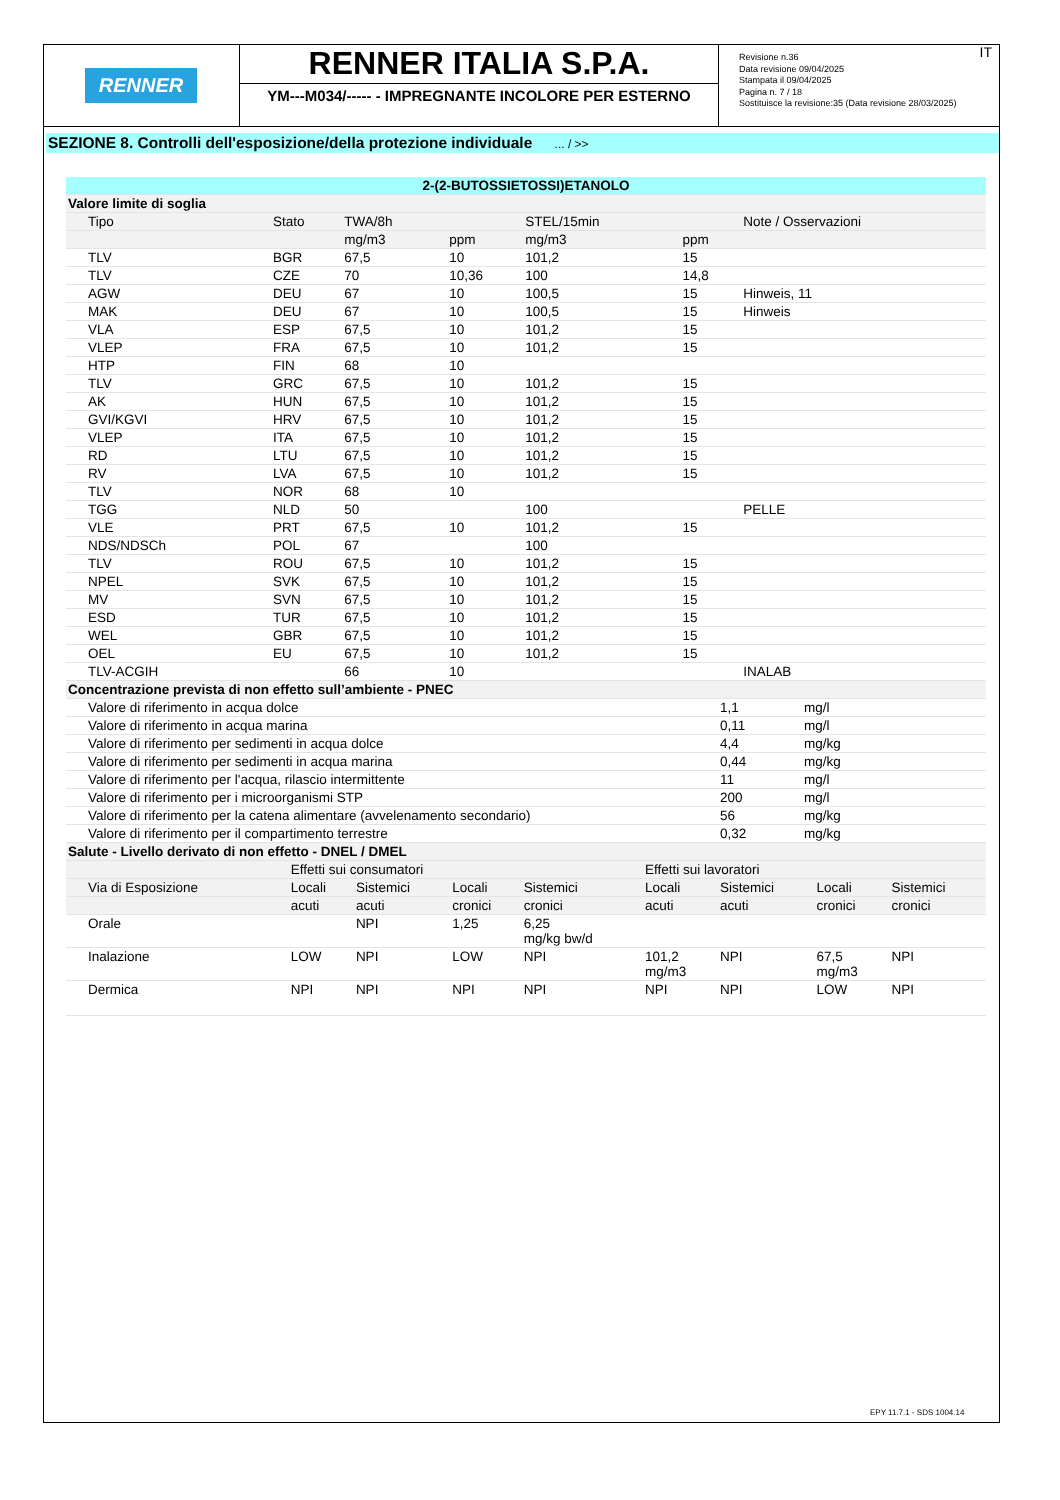RENNER
RENNER ITALIA S.P.A.
YM---M034/----- - IMPREGNANTE INCOLORE PER ESTERNO
Revisione n.36
Data revisione 09/04/2025
Stampata il 09/04/2025
Pagina n. 7 / 18
Sostituisce la revisione:35 (Data revisione 28/03/2025)
IT
SEZIONE 8. Controlli dell'esposizione/della protezione individuale ... / >>
| 2-(2-BUTOSSIETOSSI)ETANOLO | | | | | | |
| Valore limite di soglia | | | | | | |
| Tipo | Stato | TWA/8h | | STEL/15min | | Note / Osservazioni |
| | | mg/m3 | ppm | mg/m3 | ppm | |
| TLV | BGR | 67,5 | 10 | 101,2 | 15 | |
| TLV | CZE | 70 | 10,36 | 100 | 14,8 | |
| AGW | DEU | 67 | 10 | 100,5 | 15 | Hinweis, 11 |
| MAK | DEU | 67 | 10 | 100,5 | 15 | Hinweis |
| VLA | ESP | 67,5 | 10 | 101,2 | 15 | |
| VLEP | FRA | 67,5 | 10 | 101,2 | 15 | |
| HTP | FIN | 68 | 10 | | | |
| TLV | GRC | 67,5 | 10 | 101,2 | 15 | |
| AK | HUN | 67,5 | 10 | 101,2 | 15 | |
| GVI/KGVI | HRV | 67,5 | 10 | 101,2 | 15 | |
| VLEP | ITA | 67,5 | 10 | 101,2 | 15 | |
| RD | LTU | 67,5 | 10 | 101,2 | 15 | |
| RV | LVA | 67,5 | 10 | 101,2 | 15 | |
| TLV | NOR | 68 | 10 | | | |
| TGG | NLD | 50 | | 100 | | PELLE |
| VLE | PRT | 67,5 | 10 | 101,2 | 15 | |
| NDS/NDSCh | POL | 67 | | 100 | | |
| TLV | ROU | 67,5 | 10 | 101,2 | 15 | |
| NPEL | SVK | 67,5 | 10 | 101,2 | 15 | |
| MV | SVN | 67,5 | 10 | 101,2 | 15 | |
| ESD | TUR | 67,5 | 10 | 101,2 | 15 | |
| WEL | GBR | 67,5 | 10 | 101,2 | 15 | |
| OEL | EU | 67,5 | 10 | 101,2 | 15 | |
| TLV-ACGIH | | 66 | 10 | | | INALAB |
| Concentrazione prevista di non effetto sull’ambiente - PNEC | | |
| Valore di riferimento in acqua dolce | 1,1 | mg/l |
| Valore di riferimento in acqua marina | 0,11 | mg/l |
| Valore di riferimento per sedimenti in acqua dolce | 4,4 | mg/kg |
| Valore di riferimento per sedimenti in acqua marina | 0,44 | mg/kg |
| Valore di riferimento per l'acqua, rilascio intermittente | 11 | mg/l |
| Valore di riferimento per i microorganismi STP | 200 | mg/l |
| Valore di riferimento per la catena alimentare (avvelenamento secondario) | 56 | mg/kg |
| Valore di riferimento per il compartimento terrestre | 0,32 | mg/kg |
| Salute - Livello derivato di non effetto - DNEL / DMEL | | | | | | | | |
| | Effetti sui consumatori | | | | Effetti sui lavoratori | | | |
| Via di Esposizione | Locali | Sistemici | Locali | Sistemici | Locali | Sistemici | Locali | Sistemici |
| | acuti | acuti | cronici | cronici | acuti | acuti | cronici | cronici |
| Orale | | NPI | 1,25 | 6,25 mg/kg bw/d | | | | |
| Inalazione | LOW | NPI | LOW | NPI | 101,2 mg/m3 | NPI | 67,5 mg/m3 | NPI |
| Dermica | NPI | NPI | NPI | NPI | NPI | NPI | LOW | NPI |
EPY 11.7.1 - SDS 1004.14